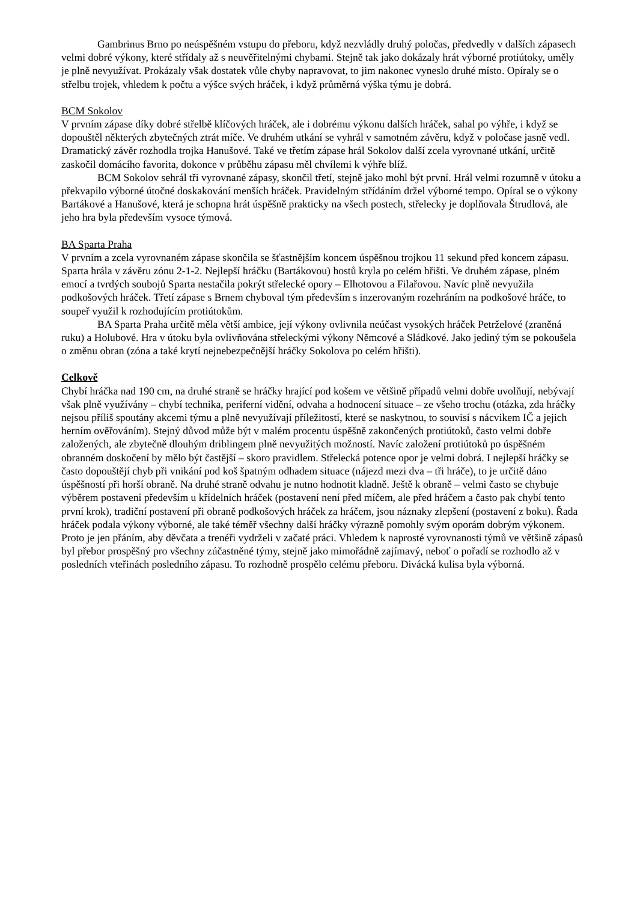Gambrinus Brno po neúspěšném vstupu do přeboru, když nezvládly druhý poločas, předvedly v dalších zápasech velmi dobré výkony, které střídaly až s neuvěřitelnými chybami. Stejně tak jako dokázaly hrát výborné protiútoky, uměly je plně nevyužívat. Prokázaly však dostatek vůle chyby napravovat, to jim nakonec vyneslo druhé místo. Opíraly se o střelbu trojek, vhledem k počtu a výšce svých hráček, i když průměrná výška týmu je dobrá.
BCM Sokolov
V prvním zápase díky dobré střelbě klíčových hráček, ale i dobrému výkonu dalších hráček, sahal po výhře, i když se dopouštěl některých zbytečných ztrát míče. Ve druhém utkání se vyhrál v samotném závěru, když v poločase jasně vedl. Dramatický závěr rozhodla trojka Hanušové. Také ve třetím zápase hrál Sokolov další zcela vyrovnané utkání, určitě zaskočil domácího favorita, dokonce v průběhu zápasu měl chvílemi k výhře blíž.
BCM Sokolov sehrál tři vyrovnané zápasy, skončil třetí, stejně jako mohl být první. Hrál velmi rozumně v útoku a překvapilo výborné útočné doskakování menších hráček. Pravidelným střídáním držel výborné tempo. Opíral se o výkony Bartákové a Hanušové, která je schopna hrát úspěšně prakticky na všech postech, střelecky je doplňovala Štrudlová, ale jeho hra byla především vysoce týmová.
BA Sparta Praha
V prvním a zcela vyrovnaném zápase skončila se šťastnějším koncem úspěšnou trojkou 11 sekund před koncem zápasu. Sparta hrála v závěru zónu 2-1-2. Nejlepší hráčku (Bartákovou) hostů kryla po celém hřišti. Ve druhém zápase, plném emocí a tvrdých soubojů Sparta nestačila pokrýt střelecké opory – Elhotovou a Filařovou. Navíc plně nevyužila podkošových hráček. Třetí zápase s Brnem chyboval tým především s inzerovaným rozehráním na podkošové hráče, to soupeř využil k rozhodujícím protiútokům.
BA Sparta Praha určitě měla větší ambice, její výkony ovlivnila neúčast vysokých hráček Petrželové (zraněná ruku) a Holubové. Hra v útoku byla ovlivňována střeleckými výkony Němcové a Sládkové. Jako jediný tým se pokoušela o změnu obran (zóna a také krytí nejnebezpečnější hráčky Sokolova po celém hřišti).
Celkově
Chybí hráčka nad 190 cm, na druhé straně se hráčky hrající pod košem ve většině případů velmi dobře uvolňují, nebývají však plně využívány – chybí technika, periferní vidění, odvaha a hodnocení situace – ze všeho trochu (otázka, zda hráčky nejsou příliš spoutány akcemi týmu a plně nevyužívají příležitostí, které se naskytnou, to souvisí s nácvikem IČ a jejich herním ověřováním). Stejný důvod může být v malém procentu úspěšně zakončených protiútoků, často velmi dobře založených, ale zbytečně dlouhým driblingem plně nevyužitých možností. Navíc založení protiútoků po úspěšném obranném doskočení by mělo být častější – skoro pravidlem. Střelecká potence opor je velmi dobrá. I nejlepší hráčky se často dopouštějí chyb při vnikání pod koš špatným odhadem situace (nájezd mezi dva – tři hráče), to je určitě dáno úspěšností při horší obraně. Na druhé straně odvahu je nutno hodnotit kladně. Ještě k obraně – velmi často se chybuje výběrem postavení především u křídelních hráček (postavení není před míčem, ale před hráčem a často pak chybí tento první krok), tradiční postavení při obraně podkošových hráček za hráčem, jsou náznaky zlepšení (postavení z boku). Řada hráček podala výkony výborné, ale také téměř všechny další hráčky výrazně pomohly svým oporám dobrým výkonem. Proto je jen přáním, aby děvčata a trenéři vydrželi v začaté práci. Vhledem k naprosté vyrovnanosti týmů ve většině zápasů byl přebor prospěšný pro všechny zúčastněné týmy, stejně jako mimořádně zajímavý, neboť o pořadí se rozhodlo až v posledních vteřinách posledního zápasu. To rozhodně prospělo celému přeboru. Divácká kulisa byla výborná.